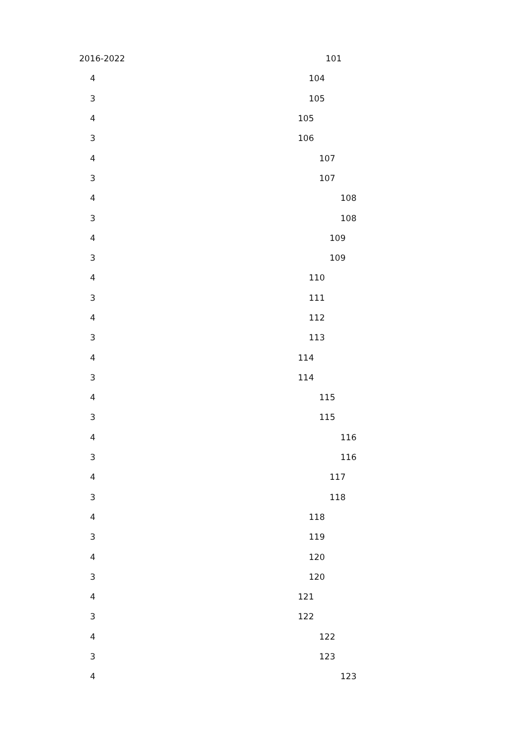2016-2022 101
4 104
3 105
4 105
3 106
4 107
3 107
4 108
3 108
4 109
3 109
4 110
3 111
4 112
3 113
4 114
3 114
4 115
3 115
4 116
3 116
4 117
3 118
4 118
3 119
4 120
3 120
4 121
3 122
4 122
3 123
4 123